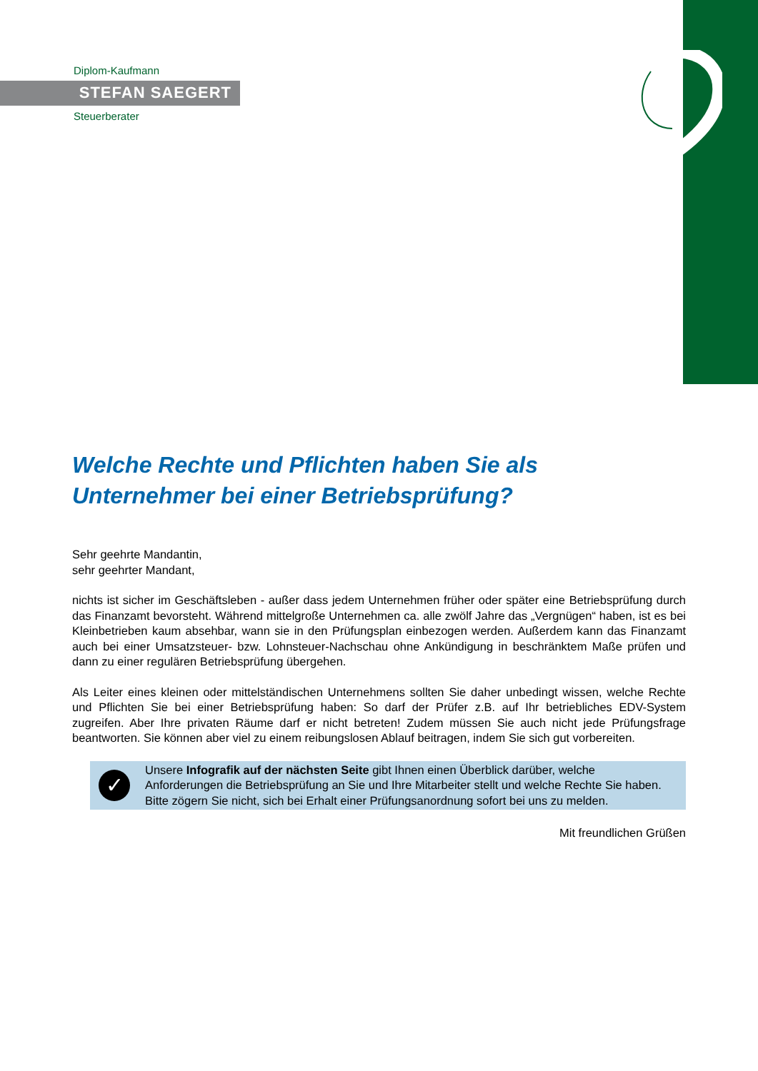Diplom-Kaufmann
STEFAN SAEGERT
Steuerberater
Welche Rechte und Pflichten haben Sie als Unternehmer bei einer Betriebsprüfung?
Sehr geehrte Mandantin,
sehr geehrter Mandant,
nichts ist sicher im Geschäftsleben - außer dass jedem Unternehmen früher oder später eine Betriebsprüfung durch das Finanzamt bevorsteht. Während mittelgroße Unternehmen ca. alle zwölf Jahre das „Vergnügen“ haben, ist es bei Kleinbetrieben kaum absehbar, wann sie in den Prüfungsplan einbezogen werden. Außerdem kann das Finanzamt auch bei einer Umsatzsteuer- bzw. Lohnsteuer-Nachschau ohne Ankündigung in beschränktem Maße prüfen und dann zu einer regulären Betriebsprüfung übergehen.
Als Leiter eines kleinen oder mittelständischen Unternehmens sollten Sie daher unbedingt wissen, welche Rechte und Pflichten Sie bei einer Betriebsprüfung haben: So darf der Prüfer z.B. auf Ihr betriebliches EDV-System zugreifen. Aber Ihre privaten Räume darf er nicht betreten! Zudem müssen Sie auch nicht jede Prüfungsfrage beantworten. Sie können aber viel zu einem reibungslosen Ablauf beitragen, indem Sie sich gut vorbereiten.
✓
Unsere Infografik auf der nächsten Seite gibt Ihnen einen Überblick darüber, welche Anforderungen die Betriebsprüfung an Sie und Ihre Mitarbeiter stellt und welche Rechte Sie haben. Bitte zögern Sie nicht, sich bei Erhalt einer Prüfungsanordnung sofort bei uns zu melden.
Mit freundlichen Grüßen